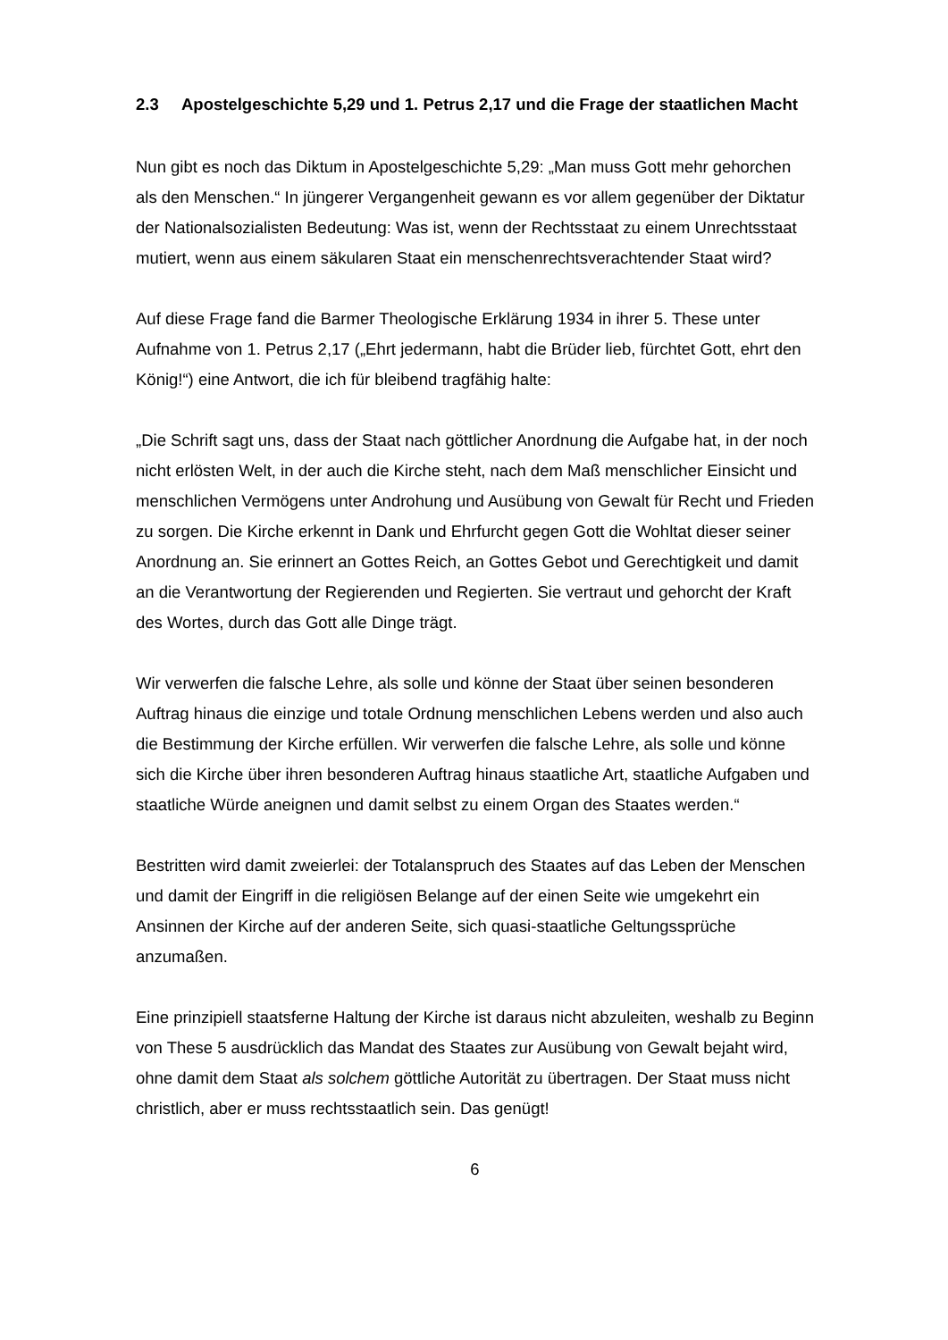2.3 Apostelgeschichte 5,29 und 1. Petrus 2,17 und die Frage der staatlichen Macht
Nun gibt es noch das Diktum in Apostelgeschichte 5,29: „Man muss Gott mehr gehorchen als den Menschen.“ In jüngerer Vergangenheit gewann es vor allem gegenüber der Diktatur der Nationalsozialisten Bedeutung: Was ist, wenn der Rechtsstaat zu einem Unrechtsstaat mutiert, wenn aus einem säkularen Staat ein menschenrechtsverachtender Staat wird?
Auf diese Frage fand die Barmer Theologische Erklärung 1934 in ihrer 5. These unter Aufnahme von 1. Petrus 2,17 („Ehrt jedermann, habt die Brüder lieb, fürchtet Gott, ehrt den König!“) eine Antwort, die ich für bleibend tragfähig halte:
„Die Schrift sagt uns, dass der Staat nach göttlicher Anordnung die Aufgabe hat, in der noch nicht erlösten Welt, in der auch die Kirche steht, nach dem Maß menschlicher Einsicht und menschlichen Vermögens unter Androhung und Ausübung von Gewalt für Recht und Frieden zu sorgen. Die Kirche erkennt in Dank und Ehrfurcht gegen Gott die Wohltat dieser seiner Anordnung an. Sie erinnert an Gottes Reich, an Gottes Gebot und Gerechtigkeit und damit an die Verantwortung der Regierenden und Regierten. Sie vertraut und gehorcht der Kraft des Wortes, durch das Gott alle Dinge trägt.
Wir verwerfen die falsche Lehre, als solle und könne der Staat über seinen besonderen Auftrag hinaus die einzige und totale Ordnung menschlichen Lebens werden und also auch die Bestimmung der Kirche erfüllen. Wir verwerfen die falsche Lehre, als solle und könne sich die Kirche über ihren besonderen Auftrag hinaus staatliche Art, staatliche Aufgaben und staatliche Würde aneignen und damit selbst zu einem Organ des Staates werden.“
Bestritten wird damit zweierlei: der Totalanspruch des Staates auf das Leben der Menschen und damit der Eingriff in die religiösen Belange auf der einen Seite wie umgekehrt ein Ansinnen der Kirche auf der anderen Seite, sich quasi-staatliche Geltungssprüche anzumaßen.
Eine prinzipiell staatsferne Haltung der Kirche ist daraus nicht abzuleiten, weshalb zu Beginn von These 5 ausdrücklich das Mandat des Staates zur Ausübung von Gewalt bejaht wird, ohne damit dem Staat als solchem göttliche Autorität zu übertragen. Der Staat muss nicht christlich, aber er muss rechtsstaatlich sein. Das genügt!
6